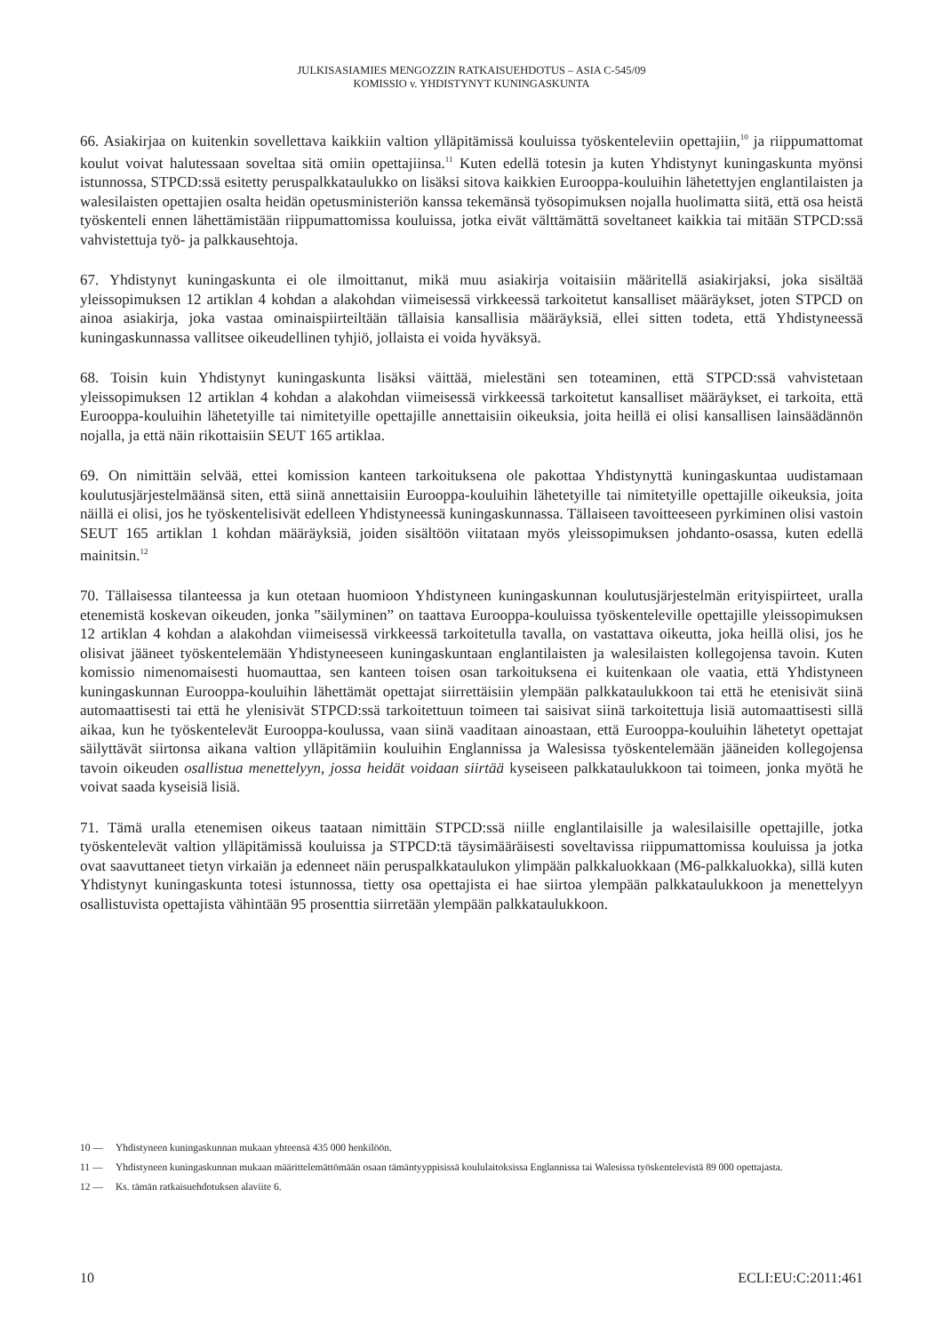JULKISASIAMIES MENGOZZIN RATKAISUEHDOTUS – ASIA C-545/09
KOMISSIO v. YHDISTYNYT KUNINGASKUNTA
66. Asiakirjaa on kuitenkin sovellettava kaikkiin valtion ylläpitämissä kouluissa työskenteleviin opettajiin,<sup>10</sup> ja riippumattomat koulut voivat halutessaan soveltaa sitä omiin opettajiinsa.<sup>11</sup> Kuten edellä totesin ja kuten Yhdistynyt kuningaskunta myönsi istunnossa, STPCD:ssä esitetty peruspalkkataulukko on lisäksi sitova kaikkien Eurooppa-kouluihin lähetettyjen englantilaisten ja walesilaisten opettajien osalta heidän opetusministeriön kanssa tekemänsä työsopimuksen nojalla huolimatta siitä, että osa heistä työskenteli ennen lähettämistään riippumattomissa kouluissa, jotka eivät välttämättä soveltaneet kaikkia tai mitään STPCD:ssä vahvistettuja työ- ja palkkausehtoja.
67. Yhdistynyt kuningaskunta ei ole ilmoittanut, mikä muu asiakirja voitaisiin määritellä asiakirjaksi, joka sisältää yleissopimuksen 12 artiklan 4 kohdan a alakohdan viimeisessä virkkeessä tarkoitetut kansalliset määräykset, joten STPCD on ainoa asiakirja, joka vastaa ominaispiirteiltään tällaisia kansallisia määräyksiä, ellei sitten todeta, että Yhdistyneessä kuningaskunnassa vallitsee oikeudellinen tyhjiö, jollaista ei voida hyväksyä.
68. Toisin kuin Yhdistynyt kuningaskunta lisäksi väittää, mielestäni sen toteaminen, että STPCD:ssä vahvistetaan yleissopimuksen 12 artiklan 4 kohdan a alakohdan viimeisessä virkkeessä tarkoitetut kansalliset määräykset, ei tarkoita, että Eurooppa-kouluihin lähetetyille tai nimitetyille opettajille annettaisiin oikeuksia, joita heillä ei olisi kansallisen lainsäädännön nojalla, ja että näin rikottaisiin SEUT 165 artiklaa.
69. On nimittäin selvää, ettei komission kanteen tarkoituksena ole pakottaa Yhdistynyttä kuningaskuntaa uudistamaan koulutusjärjestelmäänsä siten, että siinä annettaisiin Eurooppa-kouluihin lähetetyille tai nimitetyille opettajille oikeuksia, joita näillä ei olisi, jos he työskentelisivät edelleen Yhdistyneessä kuningaskunnassa. Tällaiseen tavoitteeseen pyrkiminen olisi vastoin SEUT 165 artiklan 1 kohdan määräyksiä, joiden sisältöön viitataan myös yleissopimuksen johdanto-osassa, kuten edellä mainitsin.<sup>12</sup>
70. Tällaisessa tilanteessa ja kun otetaan huomioon Yhdistyneen kuningaskunnan koulutusjärjestelmän erityispiirteet, uralla etenemistä koskevan oikeuden, jonka ”säilyminen” on taattava Eurooppa-kouluissa työskenteleville opettajille yleissopimuksen 12 artiklan 4 kohdan a alakohdan viimeisessä virkkeessä tarkoitetulla tavalla, on vastattava oikeutta, joka heillä olisi, jos he olisivat jääneet työskentelemään Yhdistyneeseen kuningaskuntaan englantilaisten ja walesilaisten kollegojensa tavoin. Kuten komissio nimenomaisesti huomauttaa, sen kanteen toisen osan tarkoituksena ei kuitenkaan ole vaatia, että Yhdistyneen kuningaskunnan Eurooppa-kouluihin lähettämät opettajat siirrettäisiin ylempään palkkataulukkoon tai että he etenisivät siinä automaattisesti tai että he ylenisivät STPCD:ssä tarkoitettuun toimeen tai saisivat siinä tarkoitettuja lisiä automaattisesti sillä aikaa, kun he työskentelevät Eurooppa-koulussa, vaan siinä vaaditaan ainoastaan, että Eurooppa-kouluihin lähetetyt opettajat säilyttävät siirtonsa aikana valtion ylläpitämiin kouluihin Englannissa ja Walesissa työskentelemään jääneiden kollegojensa tavoin oikeuden osallistua menettelyyn, jossa heidät voidaan siirtää kyseiseen palkkataulukkoon tai toimeen, jonka myötä he voivat saada kyseisiä lisiä.
71. Tämä uralla etenemisen oikeus taataan nimittäin STPCD:ssä niille englantilaisille ja walesilaisille opettajille, jotka työskentelevät valtion ylläpitämissä kouluissa ja STPCD:tä täysimääräisesti soveltavissa riippumattomissa kouluissa ja jotka ovat saavuttaneet tietyn virkaiän ja edenneet näin peruspalkkataulukon ylimpään palkkaluokkaan (M6-palkkaluokka), sillä kuten Yhdistynyt kuningaskunta totesi istunnossa, tietty osa opettajista ei hae siirtoa ylempään palkkataulukkoon ja menettelyyn osallistuvista opettajista vähintään 95 prosenttia siirretään ylempään palkkataulukkoon.
10 — Yhdistyneen kuningaskunnan mukaan yhteensä 435 000 henkilöön.
11 — Yhdistyneen kuningaskunnan mukaan määrittelemättömään osaan tämäntyyppisissä koululaitoksissa Englannissa tai Walesissa työskentelevistä 89 000 opettajasta.
12 — Ks. tämän ratkaisuehdotuksen alaviite 6.
10 ECLI:EU:C:2011:461